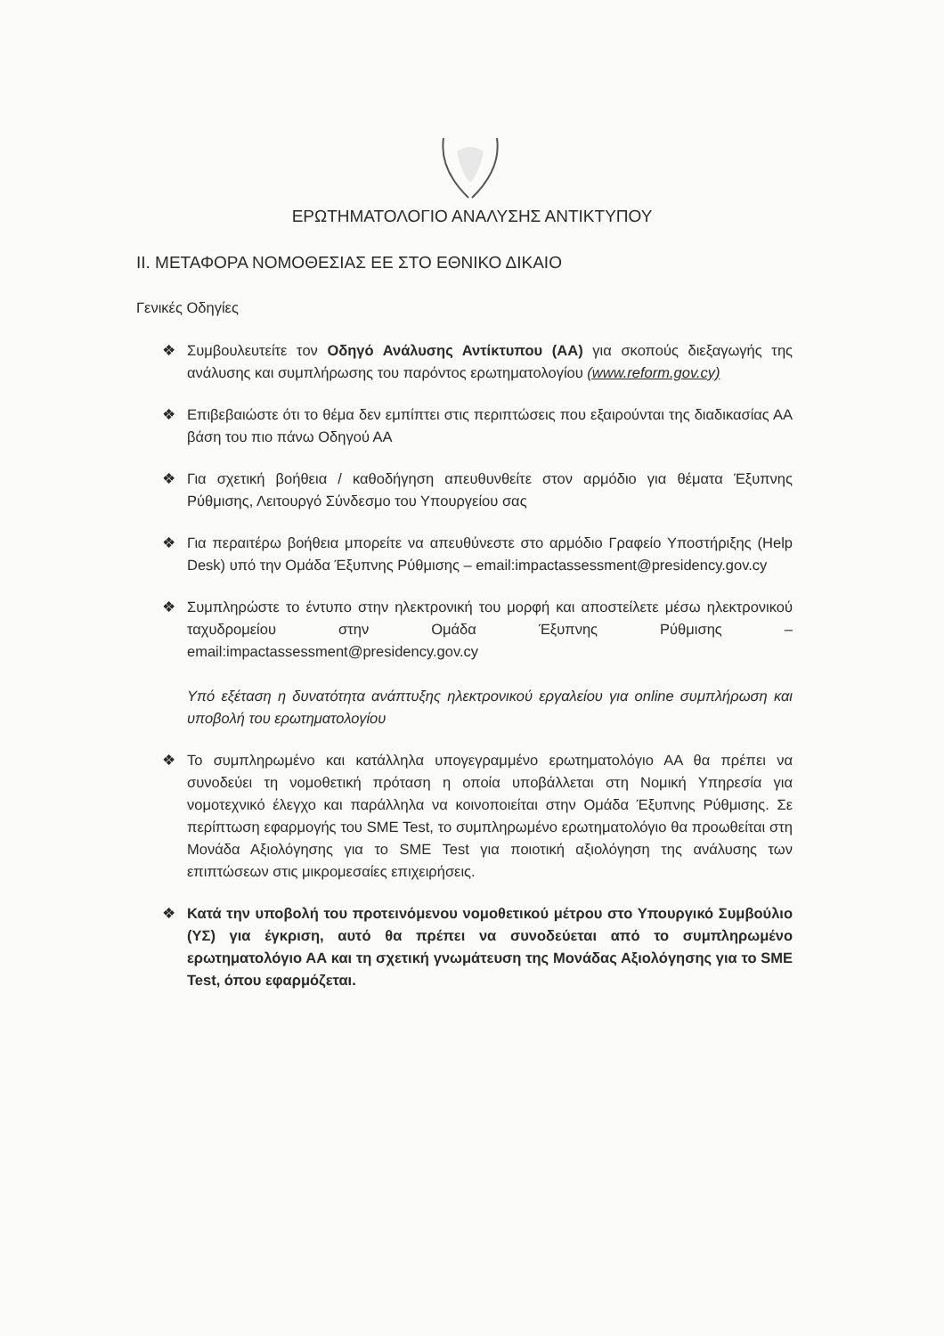ΕΡΩΤΗΜΑΤΟΛΟΓΙΟ ΑΝΑΛΥΣΗΣ ΑΝΤΙΚΤΥΠΟΥ
ΙΙ. ΜΕΤΑΦΟΡΑ ΝΟΜΟΘΕΣΙΑΣ ΕΕ ΣΤΟ ΕΘΝΙΚΟ ΔΙΚΑΙΟ
Γενικές Οδηγίες
❖ Συμβουλευτείτε τον Οδηγό Ανάλυσης Αντίκτυπου (ΑΑ) για σκοπούς διεξαγωγής της ανάλυσης και συμπλήρωσης του παρόντος ερωτηματολογίου (www.reform.gov.cy)
❖ Επιβεβαιώστε ότι το θέμα δεν εμπίπτει στις περιπτώσεις που εξαιρούνται της διαδικασίας ΑΑ βάση του πιο πάνω Οδηγού ΑΑ
❖ Για σχετική βοήθεια / καθοδήγηση απευθυνθείτε στον αρμόδιο για θέματα Έξυπνης Ρύθμισης, Λειτουργό Σύνδεσμο του Υπουργείου σας
❖ Για περαιτέρω βοήθεια μπορείτε να απευθύνεστε στο αρμόδιο Γραφείο Υποστήριξης (Help Desk) υπό την Ομάδα Έξυπνης Ρύθμισης – email:impactassessment@presidency.gov.cy
❖ Συμπληρώστε το έντυπο στην ηλεκτρονική του μορφή και αποστείλετε μέσω ηλεκτρονικού ταχυδρομείου στην Ομάδα Έξυπνης Ρύθμισης – email:impactassessment@presidency.gov.cy
Υπό εξέταση η δυνατότητα ανάπτυξης ηλεκτρονικού εργαλείου για online συμπλήρωση και υποβολή του ερωτηματολογίου
❖ Το συμπληρωμένο και κατάλληλα υπογεγραμμένο ερωτηματολόγιο ΑΑ θα πρέπει να συνοδεύει τη νομοθετική πρόταση η οποία υποβάλλεται στη Νομική Υπηρεσία για νομοτεχνικό έλεγχο και παράλληλα να κοινοποιείται στην Ομάδα Έξυπνης Ρύθμισης. Σε περίπτωση εφαρμογής του SME Test, το συμπληρωμένο ερωτηματολόγιο θα προωθείται στη Μονάδα Αξιολόγησης για το SME Test για ποιοτική αξιολόγηση της ανάλυσης των επιπτώσεων στις μικρομεσαίες επιχειρήσεις.
❖ Κατά την υποβολή του προτεινόμενου νομοθετικού μέτρου στο Υπουργικό Συμβούλιο (ΥΣ) για έγκριση, αυτό θα πρέπει να συνοδεύεται από το συμπληρωμένο ερωτηματολόγιο ΑΑ και τη σχετική γνωμάτευση της Μονάδας Αξιολόγησης για το SME Test, όπου εφαρμόζεται.